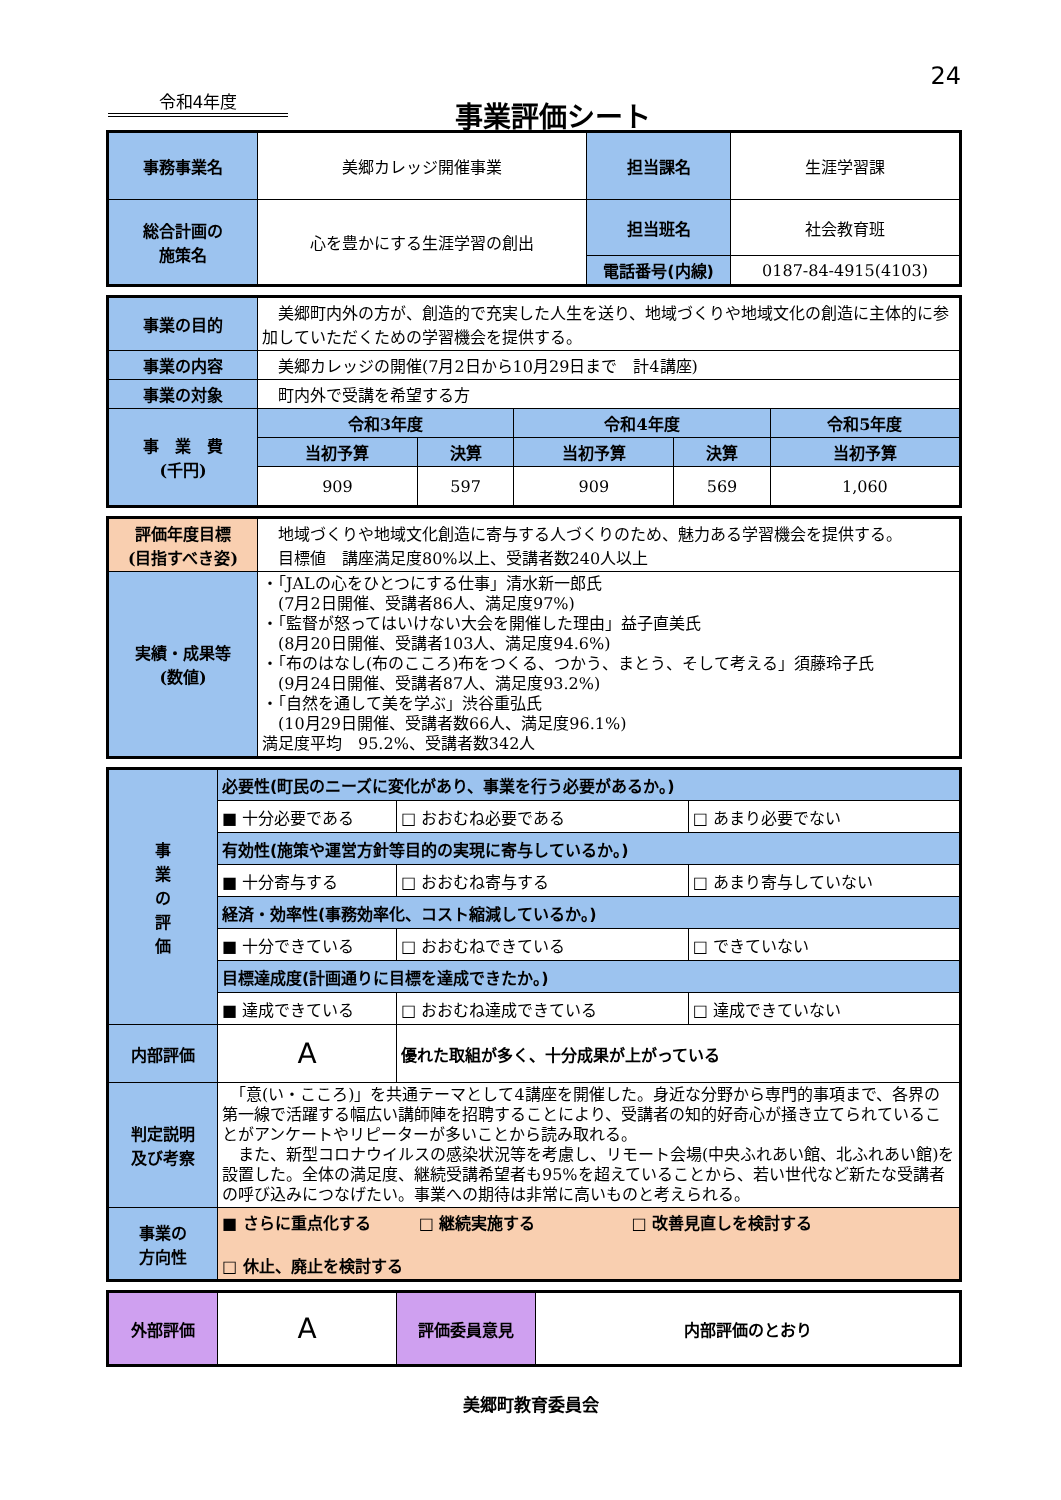24
令和4年度 事業評価シート
| 事務事業名 | 美郷カレッジ開催事業 | 担当課名 | 生涯学習課 |
| 総合計画の 施策名 | 心を豊かにする生涯学習の創出 | 担当班名 | 社会教育班 |
| | | 電話番号(内線) | 0187-84-4915(4103) |
| 事業の目的 | 美郷町内外の方が、創造的で充実した人生を送り、地域づくりや地域文化の創造に主体的に参加していただくための学習機会を提供する。 | | | | |
| 事業の内容 | 美郷カレッジの開催(7月2日から10月29日まで 計4講座) | | | | |
| 事業の対象 | 町内外で受講を希望する方 | | | | |
| 事 業 費 (千円) | 令和3年度 | | 令和4年度 | | 令和5年度 |
| | 当初予算 | 決算 | 当初予算 | 決算 | 当初予算 |
| | 909 | 597 | 909 | 569 | 1,060 |
| 評価年度目標 (目指すべき姿) | 地域づくりや地域文化創造に寄与する人づくりのため、魅力ある学習機会を提供する。 目標値 講座満足度80%以上、受講者数240人以上 |
| 実績・成果等 (数値) | ・「JALの心をひとつにする仕事」清水新一郎氏 (7月2日開催、受講者86人、満足度97%) ・「監督が怒ってはいけない大会を開催した理由」益子直美氏 (8月20日開催、受講者103人、満足度94.6%) ・「布のはなし(布のこころ)布をつくる、つかう、まとう、そして考える」須藤玲子氏 (9月24日開催、受講者87人、満足度93.2%) ・「自然を通して美を学ぶ」渋谷重弘氏 (10月29日開催、受講者数66人、満足度96.1%) 満足度平均 95.2%、受講者数342人 |
| 事 業 の 評 価 | 必要性(町民のニーズに変化があり、事業を行う必要があるか。) | | | |
| | ■ 十分必要である | | □ おおむね必要である | □ あまり必要でない |
| | 有効性(施策や運営方針等目的の実現に寄与しているか。) | | | |
| | ■ 十分寄与する | | □ おおむね寄与する | □ あまり寄与していない |
| | 経済・効率性(事務効率化、コスト縮減しているか。) | | | |
| | ■ 十分できている | | □ おおむねできている | □ できていない |
| | 目標達成度(計画通りに目標を達成できたか。) | | | |
| | ■ 達成できている | | □ おおむね達成できている | □ 達成できていない |
| 内部評価 | A | 優れた取組が多く、十分成果が上がっている | | |
| 判定説明 及び考察 | 「意(い・こころ)」を共通テーマとして4講座を開催した。身近な分野から専門的事項まで、各界の第一線で活躍する幅広い講師陣を招聘することにより、受講者の知的好奇心が掻き立てられていることがアンケートやリピーターが多いことから読み取れる。 また、新型コロナウイルスの感染状況等を考慮し、リモート会場(中央ふれあい館、北ふれあい館)を設置した。全体の満足度、継続受講希望者も95%を超えていることから、若い世代など新たな受講者の呼び込みにつなげたい。事業への期待は非常に高いものと考えられる。 | | | |
| 事業の 方向性 | ■ さらに重点化する □ 継続実施する □ 改善見直しを検討する □ 休止、廃止を検討する | | | |
| 外部評価 | A | 評価委員意見 | 内部評価のとおり |
美郷町教育委員会